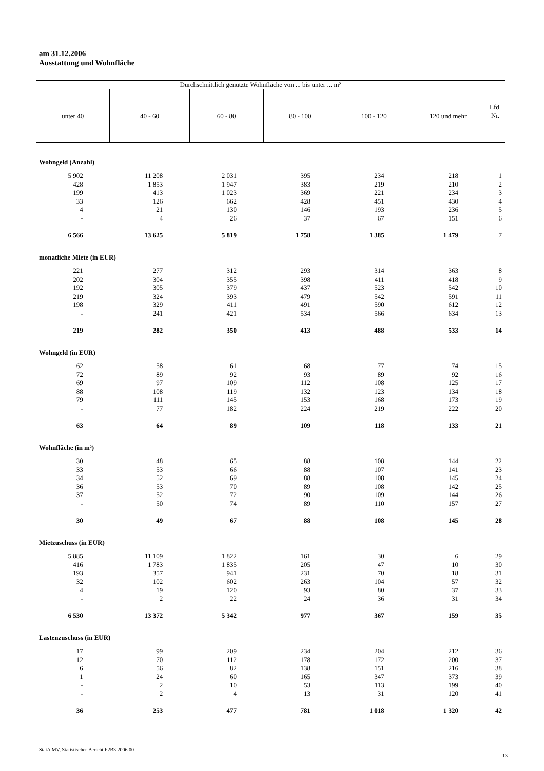am 31.12.2006
Ausstattung und Wohnfläche
| Durchschnittlich genutzte Wohnfläche von ... bis unter ... m² | | | | | | Lfd. Nr. |
| --- | --- | --- | --- | --- | --- | --- |
| unter 40 | 40 - 60 | 60 - 80 | 80 - 100 | 100 - 120 | 120 und mehr | |
| Wohngeld (Anzahl) | | | | | | |
| 5 902 | 11 208 | 2 031 | 395 | 234 | 218 | 1 |
| 428 | 1 853 | 1 947 | 383 | 219 | 210 | 2 |
| 199 | 413 | 1 023 | 369 | 221 | 234 | 3 |
| 33 | 126 | 662 | 428 | 451 | 430 | 4 |
| 4 | 21 | 130 | 146 | 193 | 236 | 5 |
| - | 4 | 26 | 37 | 67 | 151 | 6 |
| 6 566 | 13 625 | 5 819 | 1 758 | 1 385 | 1 479 | 7 |
| monatliche Miete (in EUR) | | | | | | |
| 221 | 277 | 312 | 293 | 314 | 363 | 8 |
| 202 | 304 | 355 | 398 | 411 | 418 | 9 |
| 192 | 305 | 379 | 437 | 523 | 542 | 10 |
| 219 | 324 | 393 | 479 | 542 | 591 | 11 |
| 198 | 329 | 411 | 491 | 590 | 612 | 12 |
| - | 241 | 421 | 534 | 566 | 634 | 13 |
| 219 | 282 | 350 | 413 | 488 | 533 | 14 |
| Wohngeld (in EUR) | | | | | | |
| 62 | 58 | 61 | 68 | 77 | 74 | 15 |
| 72 | 89 | 92 | 93 | 89 | 92 | 16 |
| 69 | 97 | 109 | 112 | 108 | 125 | 17 |
| 88 | 108 | 119 | 132 | 123 | 134 | 18 |
| 79 | 111 | 145 | 153 | 168 | 173 | 19 |
| - | 77 | 182 | 224 | 219 | 222 | 20 |
| 63 | 64 | 89 | 109 | 118 | 133 | 21 |
| Wohnfläche (in m²) | | | | | | |
| 30 | 48 | 65 | 88 | 108 | 144 | 22 |
| 33 | 53 | 66 | 88 | 107 | 141 | 23 |
| 34 | 52 | 69 | 88 | 108 | 145 | 24 |
| 36 | 53 | 70 | 89 | 108 | 142 | 25 |
| 37 | 52 | 72 | 90 | 109 | 144 | 26 |
| - | 50 | 74 | 89 | 110 | 157 | 27 |
| 30 | 49 | 67 | 88 | 108 | 145 | 28 |
| Mietzuschuss (in EUR) | | | | | | |
| 5 885 | 11 109 | 1 822 | 161 | 30 | 6 | 29 |
| 416 | 1 783 | 1 835 | 205 | 47 | 10 | 30 |
| 193 | 357 | 941 | 231 | 70 | 18 | 31 |
| 32 | 102 | 602 | 263 | 104 | 57 | 32 |
| 4 | 19 | 120 | 93 | 80 | 37 | 33 |
| - | 2 | 22 | 24 | 36 | 31 | 34 |
| 6 530 | 13 372 | 5 342 | 977 | 367 | 159 | 35 |
| Lastenzuschuss (in EUR) | | | | | | |
| 17 | 99 | 209 | 234 | 204 | 212 | 36 |
| 12 | 70 | 112 | 178 | 172 | 200 | 37 |
| 6 | 56 | 82 | 138 | 151 | 216 | 38 |
| 1 | 24 | 60 | 165 | 347 | 373 | 39 |
| - | 2 | 10 | 53 | 113 | 199 | 40 |
| - | 2 | 4 | 13 | 31 | 120 | 41 |
| 36 | 253 | 477 | 781 | 1 018 | 1 320 | 42 |
StatA MV, Statistischer Bericht F2B3 2006 00
13